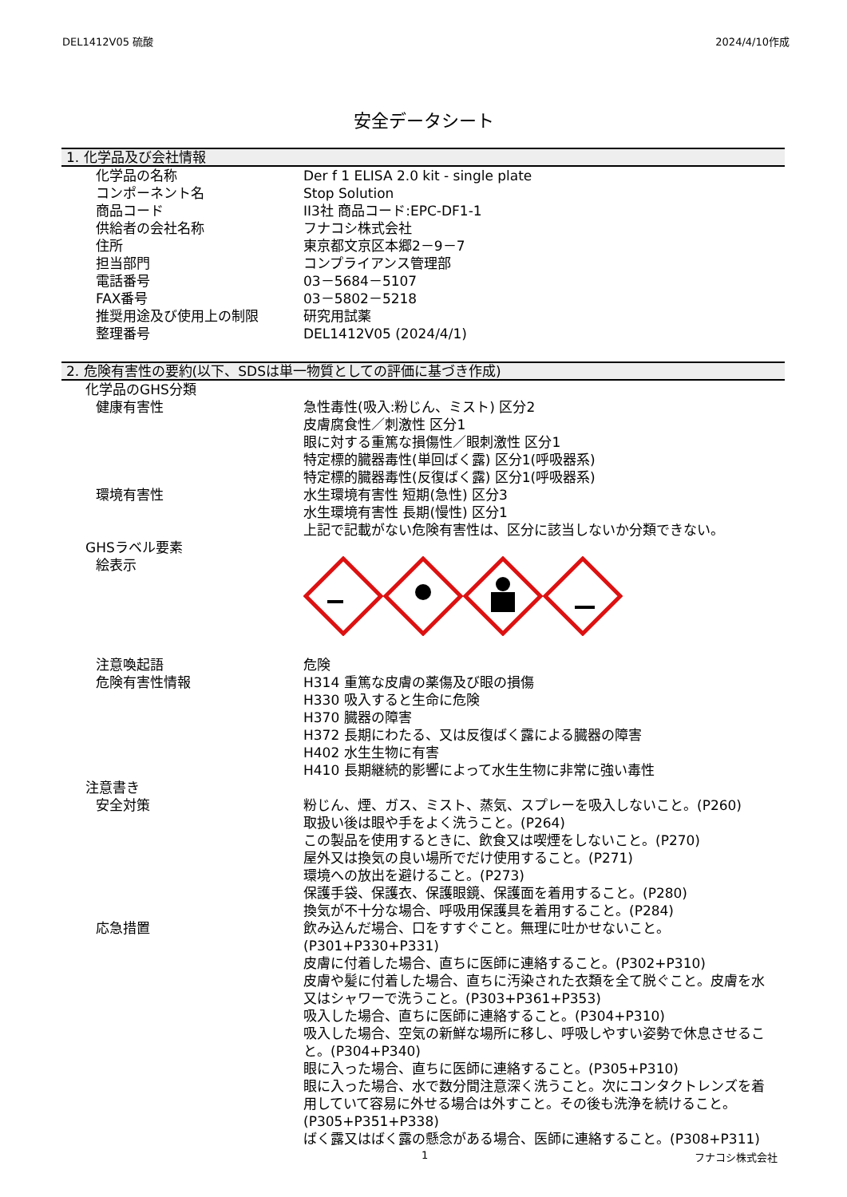DEL1412V05 硫酸 2024/4/10作成
安全データシート
1. 化学品及び会社情報
| 化学品の名称 | Der f 1 ELISA 2.0 kit - single plate |
| コンポーネント名 | Stop Solution |
| 商品コード | II3社 商品コード:EPC-DF1-1 |
| 供給者の会社名称 | フナコシ株式会社 |
| 住所 | 東京都文京区本郷2－9－7 |
| 担当部門 | コンプライアンス管理部 |
| 電話番号 | 03－5684－5107 |
| FAX番号 | 03－5802－5218 |
| 推奨用途及び使用上の制限 | 研究用試薬 |
| 整理番号 | DEL1412V05 (2024/4/1) |
2. 危険有害性の要約(以下、SDSは単一物質としての評価に基づき作成)
化学品のGHS分類
| 健康有害性 | 急性毒性(吸入:粉じん、ミスト) 区分2 皮膚腐食性／刺激性 区分1 眼に対する重篤な損傷性／眼刺激性 区分1 特定標的臓器毒性(単回ばく露) 区分1(呼吸器系) 特定標的臓器毒性(反復ばく露) 区分1(呼吸器系) |
| 環境有害性 | 水生環境有害性 短期(急性) 区分3 水生環境有害性 長期(慢性) 区分1 上記で記載がない危険有害性は、区分に該当しないか分類できない。 |
GHSラベル要素
| 絵表示 | |
| 注意喚起語 | 危険 |
| 危険有害性情報 | H314 重篤な皮膚の薬傷及び眼の損傷 H330 吸入すると生命に危険 H370 臓器の障害 H372 長期にわたる、又は反復ばく露による臓器の障害 H402 水生生物に有害 H410 長期継続的影響によって水生生物に非常に強い毒性 |
注意書き
| 安全対策 | 粉じん、煙、ガス、ミスト、蒸気、スプレーを吸入しないこと。(P260) 取扱い後は眼や手をよく洗うこと。(P264) この製品を使用するときに、飲食又は喫煙をしないこと。(P270) 屋外又は換気の良い場所でだけ使用すること。(P271) 環境への放出を避けること。(P273) 保護手袋、保護衣、保護眼鏡、保護面を着用すること。(P280) 換気が不十分な場合、呼吸用保護具を着用すること。(P284) |
| 応急措置 | 飲み込んだ場合、口をすすぐこと。無理に吐かせないこと。(P301+P330+P331) 皮膚に付着した場合、直ちに医師に連絡すること。(P302+P310) 皮膚や髪に付着した場合、直ちに汚染された衣類を全て脱ぐこと。皮膚を水又はシャワーで洗うこと。(P303+P361+P353) 吸入した場合、直ちに医師に連絡すること。(P304+P310) 吸入した場合、空気の新鮮な場所に移し、呼吸しやすい姿勢で休息させること。(P304+P340) 眼に入った場合、直ちに医師に連絡すること。(P305+P310) 眼に入った場合、水で数分間注意深く洗うこと。次にコンタクトレンズを着用していて容易に外せる場合は外すこと。その後も洗浄を続けること。(P305+P351+P338) ばく露又はばく露の懸念がある場合、医師に連絡すること。(P308+P311) |
1 フナコシ株式会社